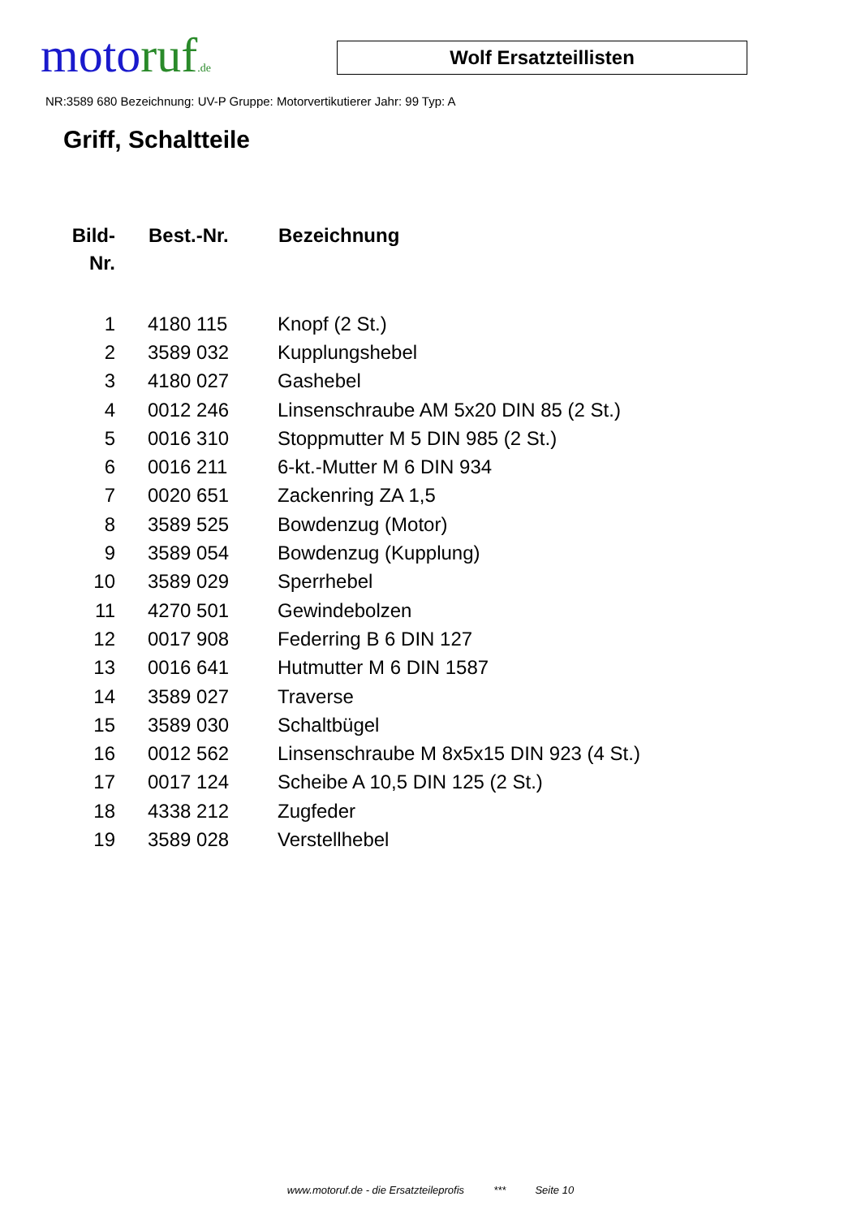motoruf.de
Wolf Ersatzteillisten
NR:3589 680 Bezeichnung: UV-P Gruppe: Motorvertikutierer Jahr: 99 Typ: A
Griff, Schaltteile
| Bild- Nr. | Best.-Nr. | Bezeichnung |
| --- | --- | --- |
| 1 | 4180 115 | Knopf (2 St.) |
| 2 | 3589 032 | Kupplungshebel |
| 3 | 4180 027 | Gashebel |
| 4 | 0012 246 | Linsenschraube AM 5x20 DIN 85 (2 St.) |
| 5 | 0016 310 | Stoppmutter M 5 DIN 985 (2 St.) |
| 6 | 0016 211 | 6-kt.-Mutter M 6 DIN 934 |
| 7 | 0020 651 | Zackenring ZA 1,5 |
| 8 | 3589 525 | Bowdenzug (Motor) |
| 9 | 3589 054 | Bowdenzug (Kupplung) |
| 10 | 3589 029 | Sperrhebel |
| 11 | 4270 501 | Gewindebolzen |
| 12 | 0017 908 | Federring B 6 DIN 127 |
| 13 | 0016 641 | Hutmutter M 6 DIN 1587 |
| 14 | 3589 027 | Traverse |
| 15 | 3589 030 | Schaltbügel |
| 16 | 0012 562 | Linsenschraube M 8x5x15 DIN 923 (4 St.) |
| 17 | 0017 124 | Scheibe A 10,5 DIN 125 (2 St.) |
| 18 | 4338 212 | Zugfeder |
| 19 | 3589 028 | Verstellhebel |
www.motoruf.de - die Ersatzteileprofis *** Seite 10